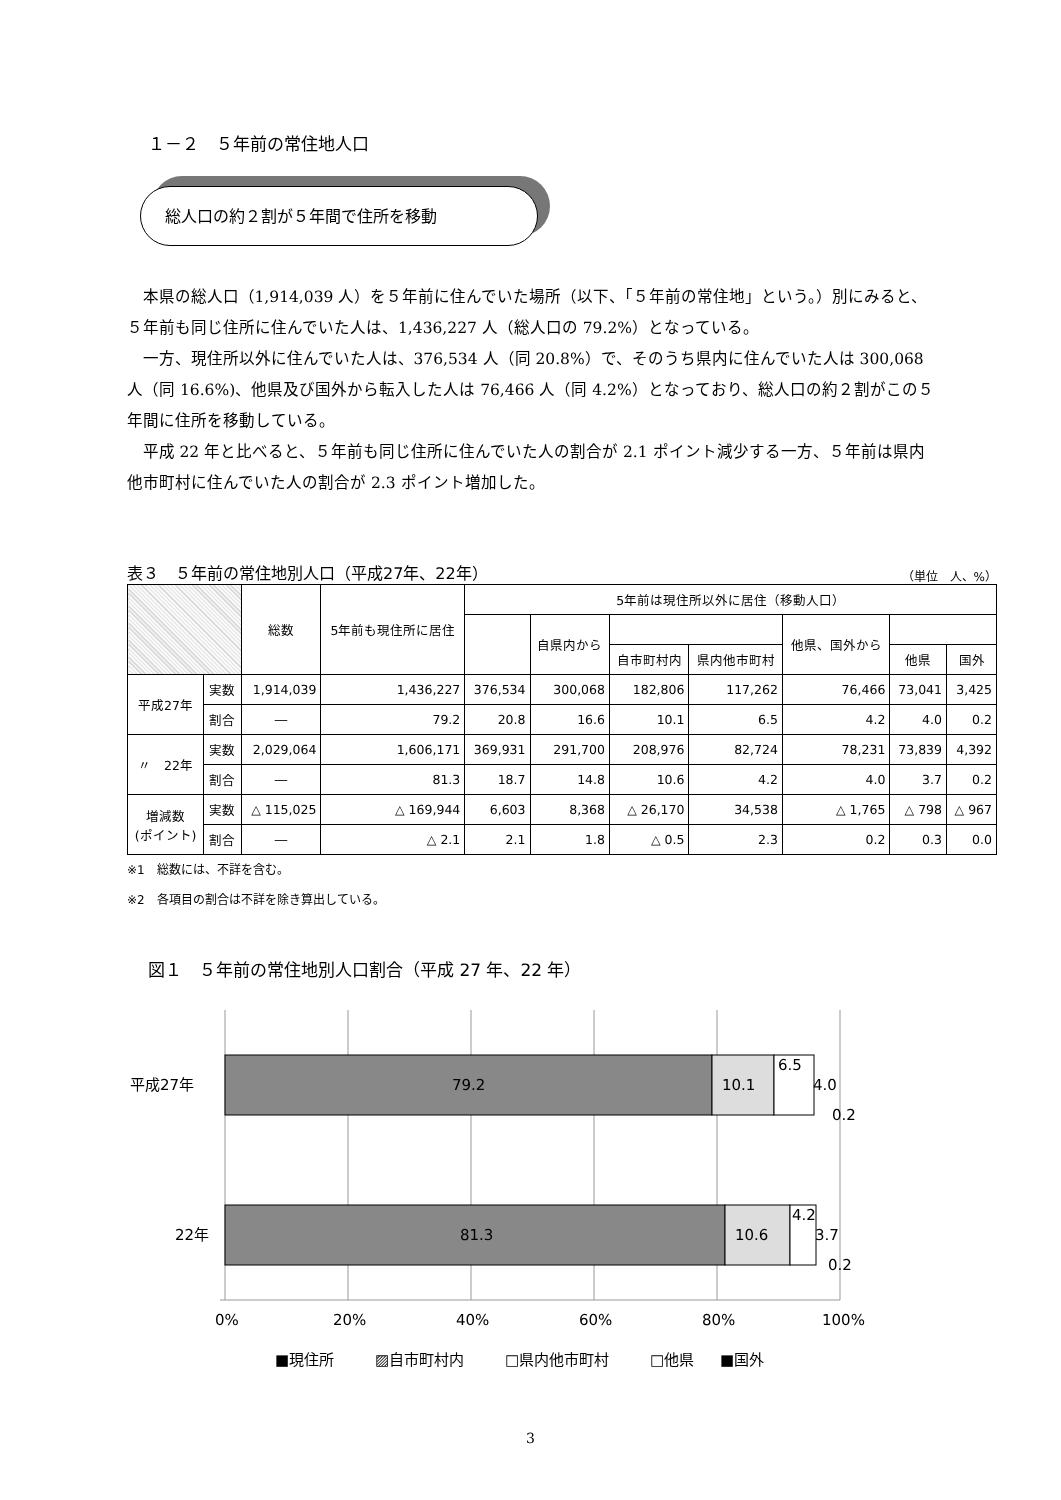１－２　５年前の常住地人口
総人口の約２割が５年間で住所を移動
本県の総人口（1,914,039 人）を５年前に住んでいた場所（以下、「５年前の常住地」という。）別にみると、５年前も同じ住所に住んでいた人は、1,436,227 人（総人口の 79.2%）となっている。
一方、現住所以外に住んでいた人は、376,534 人（同 20.8%）で、そのうち県内に住んでいた人は 300,068 人（同 16.6%)、他県及び国外から転入した人は 76,466 人（同 4.2%）となっており、総人口の約２割がこの５年間に住所を移動している。
平成 22 年と比べると、５年前も同じ住所に住んでいた人の割合が 2.1 ポイント減少する一方、５年前は県内他市町村に住んでいた人の割合が 2.3 ポイント増加した。
表３　５年前の常住地別人口（平成27年、22年） （単位　人、%）
| | | 総数 | 5年前も現住所に居住 | 5年前は現住所以外に居住（移動人口） | | | | | | |
| --- | --- | --- | --- | --- | --- | --- | --- | --- | --- | --- |
| | | | | | 自県内から | | | 他県、国外から | | |
| | | | | | | 自市町村内 | 県内他市町村 | | 他県 | 国外 |
| 平成27年 | 実数 | 1,914,039 | 1,436,227 | 376,534 | 300,068 | 182,806 | 117,262 | 76,466 | 73,041 | 3,425 |
| | 割合 | ― | 79.2 | 20.8 | 16.6 | 10.1 | 6.5 | 4.2 | 4.0 | 0.2 |
| 〃 22年 | 実数 | 2,029,064 | 1,606,171 | 369,931 | 291,700 | 208,976 | 82,724 | 78,231 | 73,839 | 4,392 |
| | 割合 | ― | 81.3 | 18.7 | 14.8 | 10.6 | 4.2 | 4.0 | 3.7 | 0.2 |
| 増減数 (ポイント) | 実数 | △ 115,025 | △ 169,944 | 6,603 | 8,368 | △ 26,170 | 34,538 | △ 1,765 | △ 798 | △ 967 |
| | 割合 | ― | △ 2.1 | 2.1 | 1.8 | △ 0.5 | 2.3 | 0.2 | 0.3 | 0.0 |
※1　総数には、不詳を含む。
※2　各項目の割合は不詳を除き算出している。
図１　５年前の常住地別人口割合（平成 27 年、22 年）
平成27年
22年
79.2
81.3
10.1
10.6
6.5
4.0
0.2
4.2
3.7
0.2
0%
20%
40%
60%
80%
100%
■現住所
▨自市町村内
□県内他市町村
□他県
■国外
3